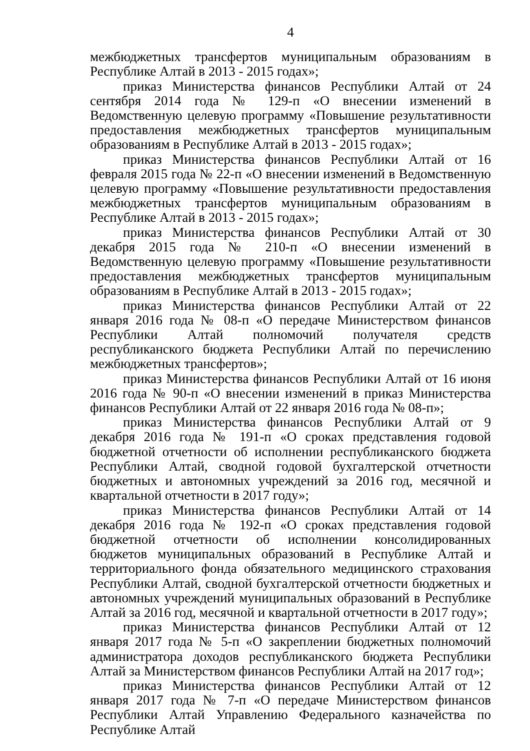4
межбюджетных трансфертов муниципальным образованиям в Республике Алтай в 2013 - 2015 годах»;
приказ Министерства финансов Республики Алтай от 24 сентября 2014 года № 129-п «О внесении изменений в Ведомственную целевую программу «Повышение результативности предоставления межбюджетных трансфертов муниципальным образованиям в Республике Алтай в 2013 - 2015 годах»;
приказ Министерства финансов Республики Алтай от 16 февраля 2015 года № 22-п «О внесении изменений в Ведомственную целевую программу «Повышение результативности предоставления межбюджетных трансфертов муниципальным образованиям в Республике Алтай в 2013 - 2015 годах»;
приказ Министерства финансов Республики Алтай от 30 декабря 2015 года № 210-п «О внесении изменений в Ведомственную целевую программу «Повышение результативности предоставления межбюджетных трансфертов муниципальным образованиям в Республике Алтай в 2013 - 2015 годах»;
приказ Министерства финансов Республики Алтай от 22 января 2016 года № 08-п «О передаче Министерством финансов Республики Алтай полномочий получателя средств республиканского бюджета Республики Алтай по перечислению межбюджетных трансфертов»;
приказ Министерства финансов Республики Алтай от 16 июня 2016 года № 90-п «О внесении изменений в приказ Министерства финансов Республики Алтай от 22 января 2016 года № 08-п»;
приказ Министерства финансов Республики Алтай от 9 декабря 2016 года № 191-п «О сроках представления годовой бюджетной отчетности об исполнении республиканского бюджета Республики Алтай, сводной годовой бухгалтерской отчетности бюджетных и автономных учреждений за 2016 год, месячной и квартальной отчетности в 2017 году»;
приказ Министерства финансов Республики Алтай от 14 декабря 2016 года № 192-п «О сроках представления годовой бюджетной отчетности об исполнении консолидированных бюджетов муниципальных образований в Республике Алтай и территориального фонда обязательного медицинского страхования Республики Алтай, сводной бухгалтерской отчетности бюджетных и автономных учреждений муниципальных образований в Республике Алтай за 2016 год, месячной и квартальной отчетности в 2017 году»;
приказ Министерства финансов Республики Алтай от 12 января 2017 года № 5-п «О закреплении бюджетных полномочий администратора доходов республиканского бюджета Республики Алтай за Министерством финансов Республики Алтай на 2017 год»;
приказ Министерства финансов Республики Алтай от 12 января 2017 года № 7-п «О передаче Министерством финансов Республики Алтай Управлению Федерального казначейства по Республике Алтай